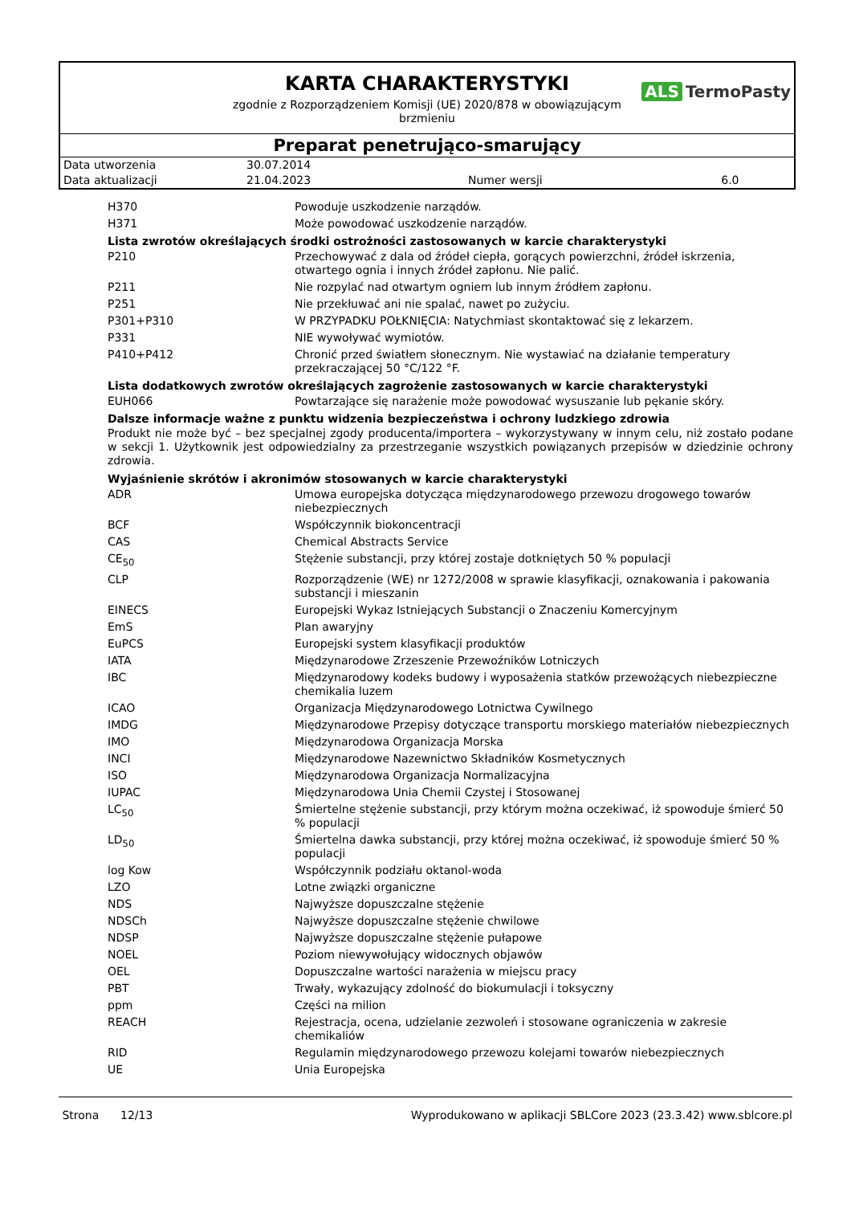KARTA CHARAKTERYSTYKI
ALS TermoPasty
zgodnie z Rozporządzeniem Komisji (UE) 2020/878 w obowiązującym
brzmieniu
Preparat penetrująco-smarujący
| Data utworzenia | 30.07.2014 | | |
| Data aktualizacji | 21.04.2023 | Numer wersji | 6.0 |
| H370 | Powoduje uszkodzenie narządów. |
| H371 | Może powodować uszkodzenie narządów. |
Lista zwrotów określających środki ostrożności zastosowanych w karcie charakterystyki
| P210 | Przechowywać z dala od źródeł ciepła, gorących powierzchni, źródeł iskrzenia, otwartego ognia i innych źródeł zapłonu. Nie palić. |
| P211 | Nie rozpylać nad otwartym ogniem lub innym źródłem zapłonu. |
| P251 | Nie przekłuwać ani nie spalać, nawet po zużyciu. |
| P301+P310 | W PRZYPADKU POŁKNIĘCIA: Natychmiast skontaktować się z lekarzem. |
| P331 | NIE wywoływać wymiotów. |
| P410+P412 | Chronić przed światłem słonecznym. Nie wystawiać na działanie temperatury przekraczającej 50 °C/122 °F. |
Lista dodatkowych zwrotów określających zagrożenie zastosowanych w karcie charakterystyki
| EUH066 | Powtarzające się narażenie może powodować wysuszanie lub pękanie skóry. |
Dalsze informacje ważne z punktu widzenia bezpieczeństwa i ochrony ludzkiego zdrowia
Produkt nie może być – bez specjalnej zgody producenta/importera – wykorzystywany w innym celu, niż zostało podane w sekcji 1. Użytkownik jest odpowiedzialny za przestrzeganie wszystkich powiązanych przepisów w dziedzinie ochrony zdrowia.
Wyjaśnienie skrótów i akronimów stosowanych w karcie charakterystyki
| ADR | Umowa europejska dotycząca międzynarodowego przewozu drogowego towarów niebezpiecznych |
| BCF | Współczynnik biokoncentracji |
| CAS | Chemical Abstracts Service |
| CE<sub>50</sub> | Stężenie substancji, przy której zostaje dotkniętych 50 % populacji |
| CLP | Rozporządzenie (WE) nr 1272/2008 w sprawie klasyfikacji, oznakowania i pakowania substancji i mieszanin |
| EINECS | Europejski Wykaz Istniejących Substancji o Znaczeniu Komercyjnym |
| EmS | Plan awaryjny |
| EuPCS | Europejski system klasyfikacji produktów |
| IATA | Międzynarodowe Zrzeszenie Przewoźników Lotniczych |
| IBC | Międzynarodowy kodeks budowy i wyposażenia statków przewożących niebezpieczne chemikalia luzem |
| ICAO | Organizacja Międzynarodowego Lotnictwa Cywilnego |
| IMDG | Międzynarodowe Przepisy dotyczące transportu morskiego materiałów niebezpiecznych |
| IMO | Międzynarodowa Organizacja Morska |
| INCI | Międzynarodowe Nazewnictwo Składników Kosmetycznych |
| ISO | Międzynarodowa Organizacja Normalizacyjna |
| IUPAC | Międzynarodowa Unia Chemii Czystej i Stosowanej |
| LC<sub>50</sub> | Śmiertelne stężenie substancji, przy którym można oczekiwać, iż spowoduje śmierć 50 % populacji |
| LD<sub>50</sub> | Śmiertelna dawka substancji, przy której można oczekiwać, iż spowoduje śmierć 50 % populacji |
| log Kow | Współczynnik podziału oktanol-woda |
| LZO | Lotne związki organiczne |
| NDS | Najwyższe dopuszczalne stężenie |
| NDSCh | Najwyższe dopuszczalne stężenie chwilowe |
| NDSP | Najwyższe dopuszczalne stężenie pułapowe |
| NOEL | Poziom niewywołujący widocznych objawów |
| OEL | Dopuszczalne wartości narażenia w miejscu pracy |
| PBT | Trwały, wykazujący zdolność do biokumulacji i toksyczny |
| ppm | Części na milion |
| REACH | Rejestracja, ocena, udzielanie zezwoleń i stosowane ograniczenia w zakresie chemikaliów |
| RID | Regulamin międzynarodowego przewozu kolejami towarów niebezpiecznych |
| UE | Unia Europejska |
Strona 12/13 Wyprodukowano w aplikacji SBLCore 2023 (23.3.42) www.sblcore.pl